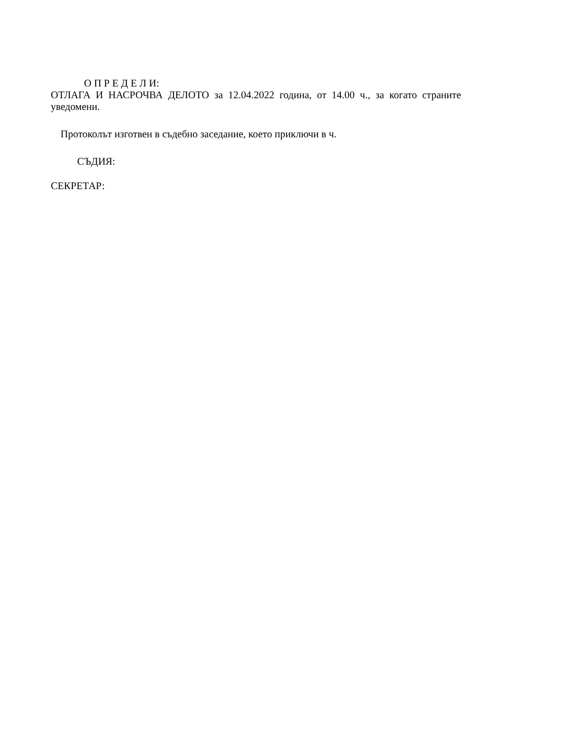О П Р Е Д Е Л И:
ОТЛАГА И НАСРОЧВА ДЕЛОТО за 12.04.2022 година, от 14.00 ч., за когато страните уведомени.
Протоколът изготвен в съдебно заседание, което приключи в ч.
СЪДИЯ:
СЕКРЕТАР: